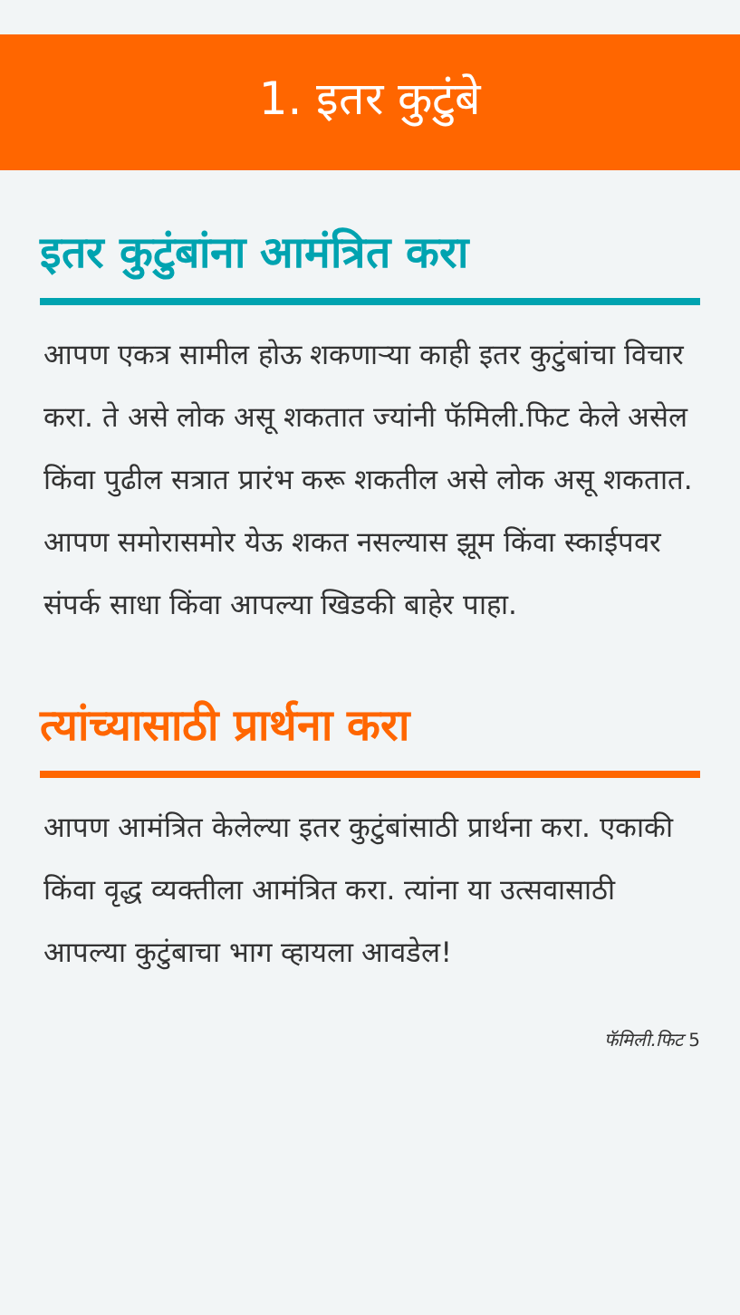1. इतर कुटुंबे
इतर कुटुंबांना आमंत्रित करा
आपण एकत्र सामील होऊ शकणाऱ्या काही इतर कुटुंबांचा विचार करा. ते असे लोक असू शकतात ज्यांनी फॅमिली.फिट केले असेल किंवा पुढील सत्रात प्रारंभ करू शकतील असे लोक असू शकतात.
आपण समोरासमोर येऊ शकत नसल्यास झूम किंवा स्काईपवर संपर्क साधा किंवा आपल्या खिडकी बाहेर पाहा.
त्यांच्यासाठी प्रार्थना करा
आपण आमंत्रित केलेल्या इतर कुटुंबांसाठी प्रार्थना करा. एकाकी किंवा वृद्ध व्यक्तीला आमंत्रित करा. त्यांना या उत्सवासाठी आपल्या कुटुंबाचा भाग व्हायला आवडेल!
फॅमिली.फिट 5